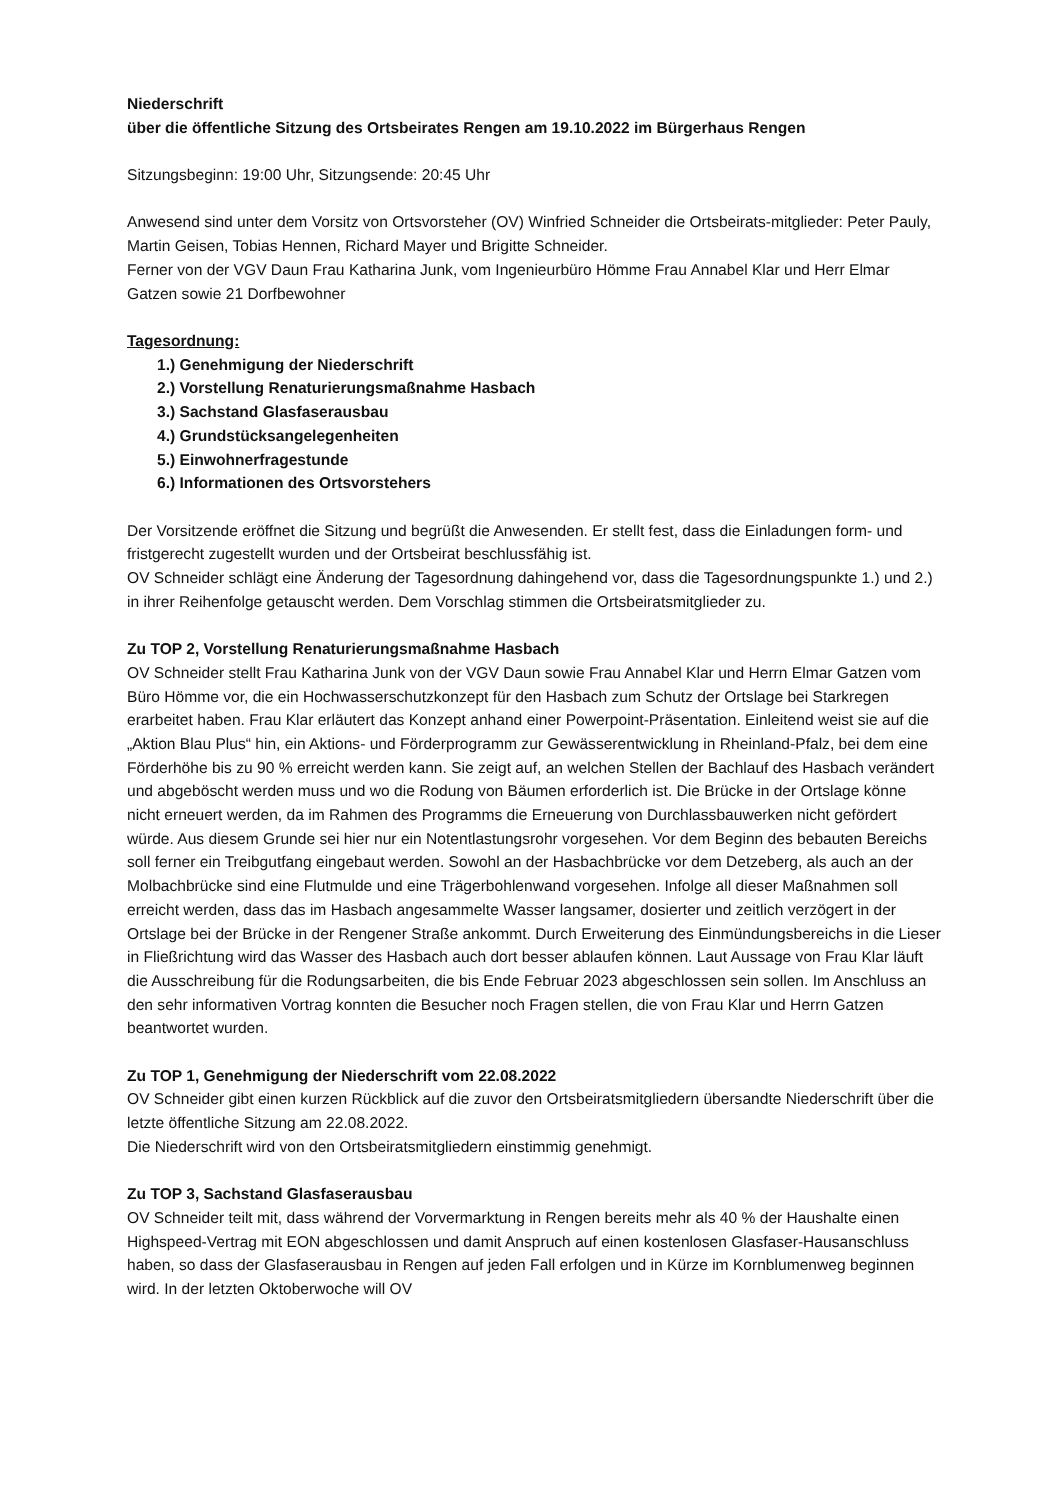Niederschrift
über die öffentliche Sitzung des Ortsbeirates Rengen am 19.10.2022 im Bürgerhaus Rengen
Sitzungsbeginn: 19:00 Uhr, Sitzungsende: 20:45 Uhr
Anwesend sind unter dem Vorsitz von Ortsvorsteher (OV) Winfried Schneider die Ortsbeirats-mitglieder: Peter Pauly, Martin Geisen, Tobias Hennen, Richard Mayer und Brigitte Schneider.
Ferner von der VGV Daun Frau Katharina Junk, vom Ingenieurbüro Hömme Frau Annabel Klar und Herr Elmar Gatzen sowie 21 Dorfbewohner
Tagesordnung:
1.) Genehmigung der Niederschrift
2.) Vorstellung Renaturierungsmaßnahme Hasbach
3.) Sachstand Glasfaserausbau
4.) Grundstücksangelegenheiten
5.) Einwohnerfragestunde
6.) Informationen des Ortsvorstehers
Der Vorsitzende eröffnet die Sitzung und begrüßt die Anwesenden. Er stellt fest, dass die Einladungen form- und fristgerecht zugestellt wurden und der Ortsbeirat beschlussfähig ist.
OV Schneider schlägt eine Änderung der Tagesordnung dahingehend vor, dass die Tagesordnungspunkte 1.) und 2.) in ihrer Reihenfolge getauscht werden. Dem Vorschlag stimmen die Ortsbeiratsmitglieder zu.
Zu TOP 2, Vorstellung Renaturierungsmaßnahme Hasbach
OV Schneider stellt Frau Katharina Junk von der VGV Daun sowie Frau Annabel Klar und Herrn Elmar Gatzen vom Büro Hömme vor, die ein Hochwasserschutzkonzept für den Hasbach zum Schutz der Ortslage bei Starkregen erarbeitet haben. Frau Klar erläutert das Konzept anhand einer Powerpoint-Präsentation. Einleitend weist sie auf die „Aktion Blau Plus“ hin, ein Aktions- und Förderprogramm zur Gewässerentwicklung in Rheinland-Pfalz, bei dem eine Förderhöhe bis zu 90 % erreicht werden kann. Sie zeigt auf, an welchen Stellen der Bachlauf des Hasbach verändert und abgeböscht werden muss und wo die Rodung von Bäumen erforderlich ist. Die Brücke in der Ortslage könne nicht erneuert werden, da im Rahmen des Programms die Erneuerung von Durchlassbauwerken nicht gefördert würde. Aus diesem Grunde sei hier nur ein Notentlastungsrohr vorgesehen. Vor dem Beginn des bebauten Bereichs soll ferner ein Treibgutfang eingebaut werden. Sowohl an der Hasbachbrücke vor dem Detzeberg, als auch an der Molbachbrücke sind eine Flutmulde und eine Trägerbohlenwand vorgesehen. Infolge all dieser Maßnahmen soll erreicht werden, dass das im Hasbach angesammelte Wasser langsamer, dosierter und zeitlich verzögert in der Ortslage bei der Brücke in der Rengener Straße ankommt. Durch Erweiterung des Einmündungsbereichs in die Lieser in Fließrichtung wird das Wasser des Hasbach auch dort besser ablaufen können. Laut Aussage von Frau Klar läuft die Ausschreibung für die Rodungsarbeiten, die bis Ende Februar 2023 abgeschlossen sein sollen. Im Anschluss an den sehr informativen Vortrag konnten die Besucher noch Fragen stellen, die von Frau Klar und Herrn Gatzen beantwortet wurden.
Zu TOP 1, Genehmigung der Niederschrift vom 22.08.2022
OV Schneider gibt einen kurzen Rückblick auf die zuvor den Ortsbeiratsmitgliedern übersandte Niederschrift über die letzte öffentliche Sitzung am 22.08.2022.
Die Niederschrift wird von den Ortsbeiratsmitgliedern einstimmig genehmigt.
Zu TOP 3, Sachstand Glasfaserausbau
OV Schneider teilt mit, dass während der Vorvermarktung in Rengen bereits mehr als 40 % der Haushalte einen Highspeed-Vertrag mit EON abgeschlossen und damit Anspruch auf einen kostenlosen Glasfaser-Hausanschluss haben, so dass der Glasfaserausbau in Rengen auf jeden Fall erfolgen und in Kürze im Kornblumenweg beginnen wird. In der letzten Oktoberwoche will OV